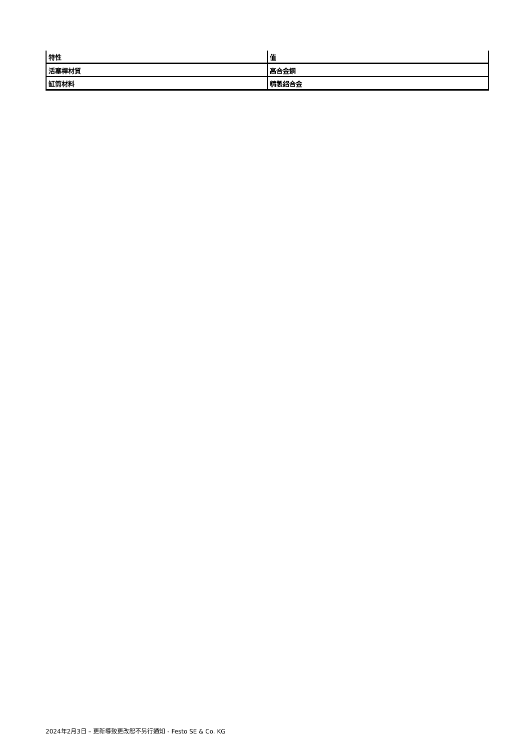| 特性 | 值 |
| --- | --- |
| 活塞桿材質 | 高合金鋼 |
| 缸筒材料 | 精製鋁合金 |
2024年2月3日 – 更新導致更改恕不另行通知 - Festo SE & Co. KG